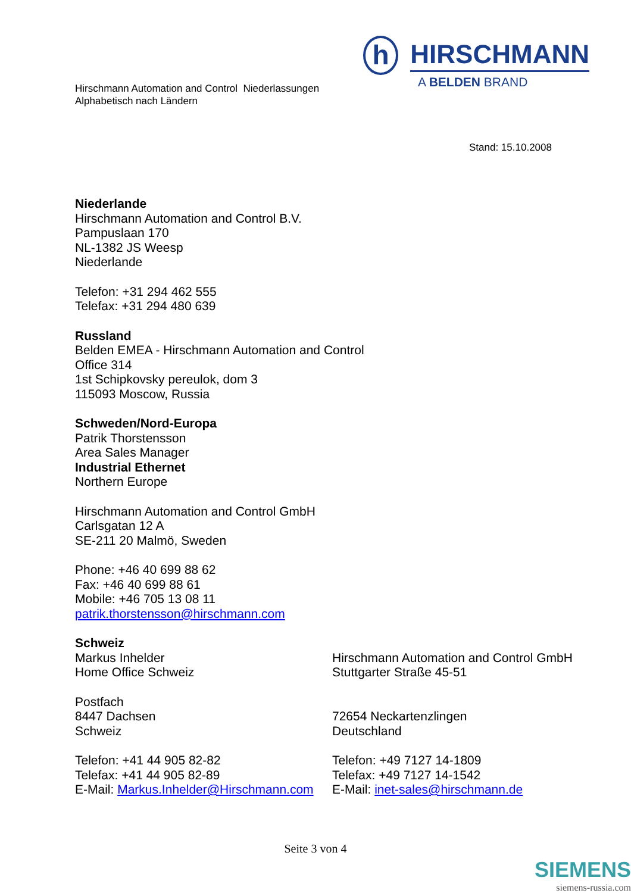Hirschmann Automation and Control Niederlassungen
Alphabetisch nach Ländern
h
HIRSCHMANN
A BELDEN BRAND
Stand: 15.10.2008
Niederlande
Hirschmann Automation and Control B.V.
Pampuslaan 170
NL-1382 JS Weesp
Niederlande
Telefon: +31 294 462 555
Telefax: +31 294 480 639
Russland
Belden EMEA - Hirschmann Automation and Control
Office 314
1st Schipkovsky pereulok, dom 3
115093 Moscow, Russia
Schweden/Nord-Europa
Patrik Thorstensson
Area Sales Manager
Industrial Ethernet
Northern Europe
Hirschmann Automation and Control GmbH
Carlsgatan 12 A
SE-211 20 Malmö, Sweden
Phone: +46 40 699 88 62
Fax: +46 40 699 88 61
Mobile: +46 705 13 08 11
patrik.thorstensson@hirschmann.com
Schweiz
Markus Inhelder
Home Office Schweiz
Postfach
8447 Dachsen
Schweiz
Telefon: +41 44 905 82-82
Telefax: +41 44 905 82-89
E-Mail: Markus.Inhelder@Hirschmann.com
Hirschmann Automation and Control GmbH
Stuttgarter Straße 45-51
72654 Neckartenzlingen
Deutschland
Telefon: +49 7127 14-1809
Telefax: +49 7127 14-1542
E-Mail: inet-sales@hirschmann.de
Seite 3 von 4
SIEMENS
siemens-russia.com